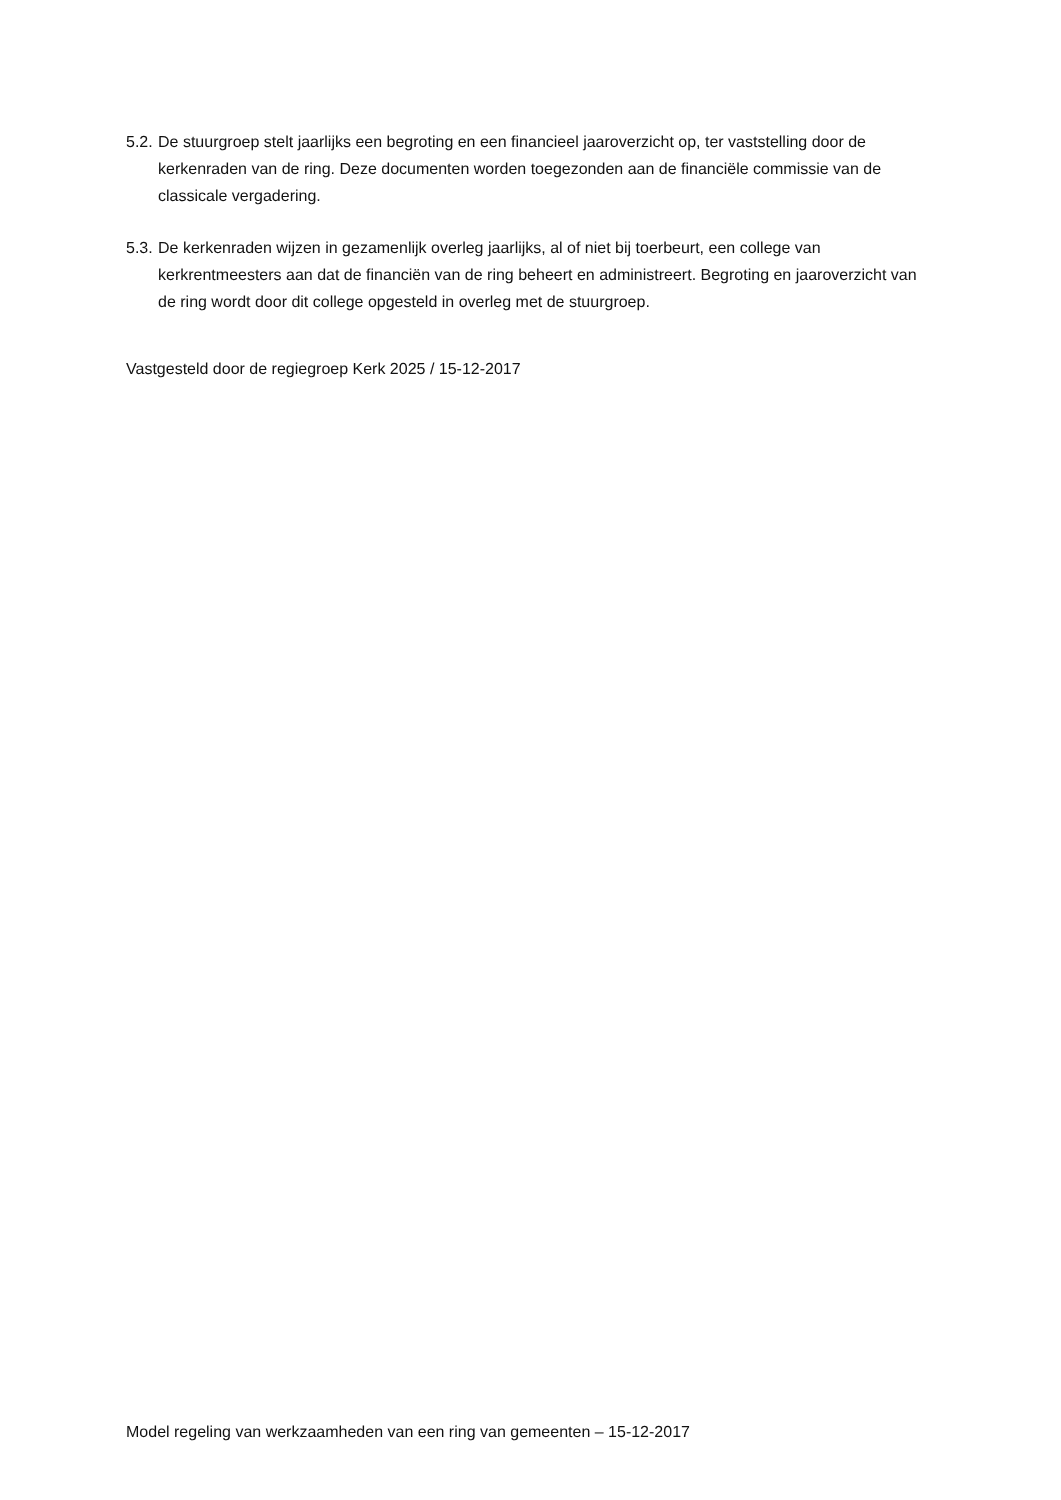5.2.
De stuurgroep stelt jaarlijks een begroting en een financieel jaaroverzicht op, ter vaststelling door de kerkenraden van de ring. Deze documenten worden toegezonden aan de financiële commissie van de classicale vergadering.
5.3.
De kerkenraden wijzen in gezamenlijk overleg jaarlijks, al of niet bij toerbeurt, een college van kerkrentmeesters aan dat de financiën van de ring beheert en administreert. Begroting en jaaroverzicht van de ring wordt door dit college opgesteld in overleg met de stuurgroep.
Vastgesteld door de regiegroep Kerk 2025 / 15-12-2017
Model regeling van werkzaamheden van een ring van gemeenten – 15-12-2017